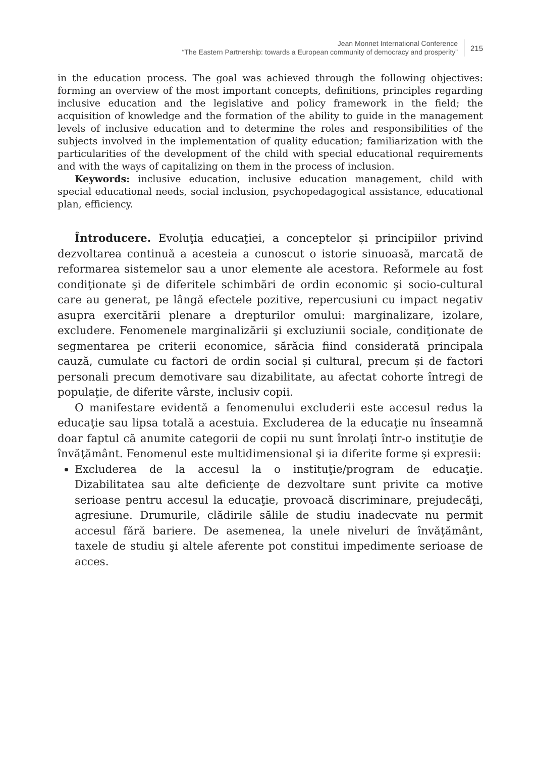Jean Monnet International Conference
“The Eastern Partnership: towards a European community of democracy and prosperity”
215
in the education process. The goal was achieved through the following objectives: forming an overview of the most important concepts, definitions, principles regarding inclusive education and the legislative and policy framework in the field; the acquisition of knowledge and the formation of the ability to guide in the management levels of inclusive education and to determine the roles and responsibilities of the subjects involved in the implementation of quality education; familiarization with the particularities of the development of the child with special educational requirements and with the ways of capitalizing on them in the process of inclusion.
Keywords: inclusive education, inclusive education management, child with special educational needs, social inclusion, psychopedagogical assistance, educational plan, efficiency.
Întroducere. Evoluţia educaţiei, a conceptelor și principiilor privind dezvoltarea continuă a acesteia a cunoscut o istorie sinuoasă, marcată de reformarea sistemelor sau a unor elemente ale acestora. Reformele au fost condiţionate şi de diferitele schimbări de ordin economic și socio-cultural care au generat, pe lângă efectele pozitive, repercusiuni cu impact negativ asupra exercitării plenare a drepturilor omului: marginalizare, izolare, excludere. Fenomenele marginalizării şi excluziunii sociale, condiţionate de segmentarea pe criterii economice, sărăcia fiind considerată principala cauză, cumulate cu factori de ordin social și cultural, precum și de factori personali precum demotivare sau dizabilitate, au afectat cohorte întregi de populaţie, de diferite vârste, inclusiv copii.
O manifestare evidentă a fenomenului excluderii este accesul redus la educaţie sau lipsa totală a acestuia. Excluderea de la educaţie nu înseamnă doar faptul că anumite categorii de copii nu sunt înrolaţi într-o instituţie de învăţământ. Fenomenul este multidimensional şi ia diferite forme şi expresii:
Excluderea de la accesul la o instituţie/program de educaţie. Dizabilitatea sau alte deficienţe de dezvoltare sunt privite ca motive serioase pentru accesul la educaţie, provoacă discriminare, prejudecăţi, agresiune. Drumurile, clădirile sălile de studiu inadecvate nu permit accesul fără bariere. De asemenea, la unele niveluri de învăţământ, taxele de studiu şi altele aferente pot constitui impedimente serioase de acces.